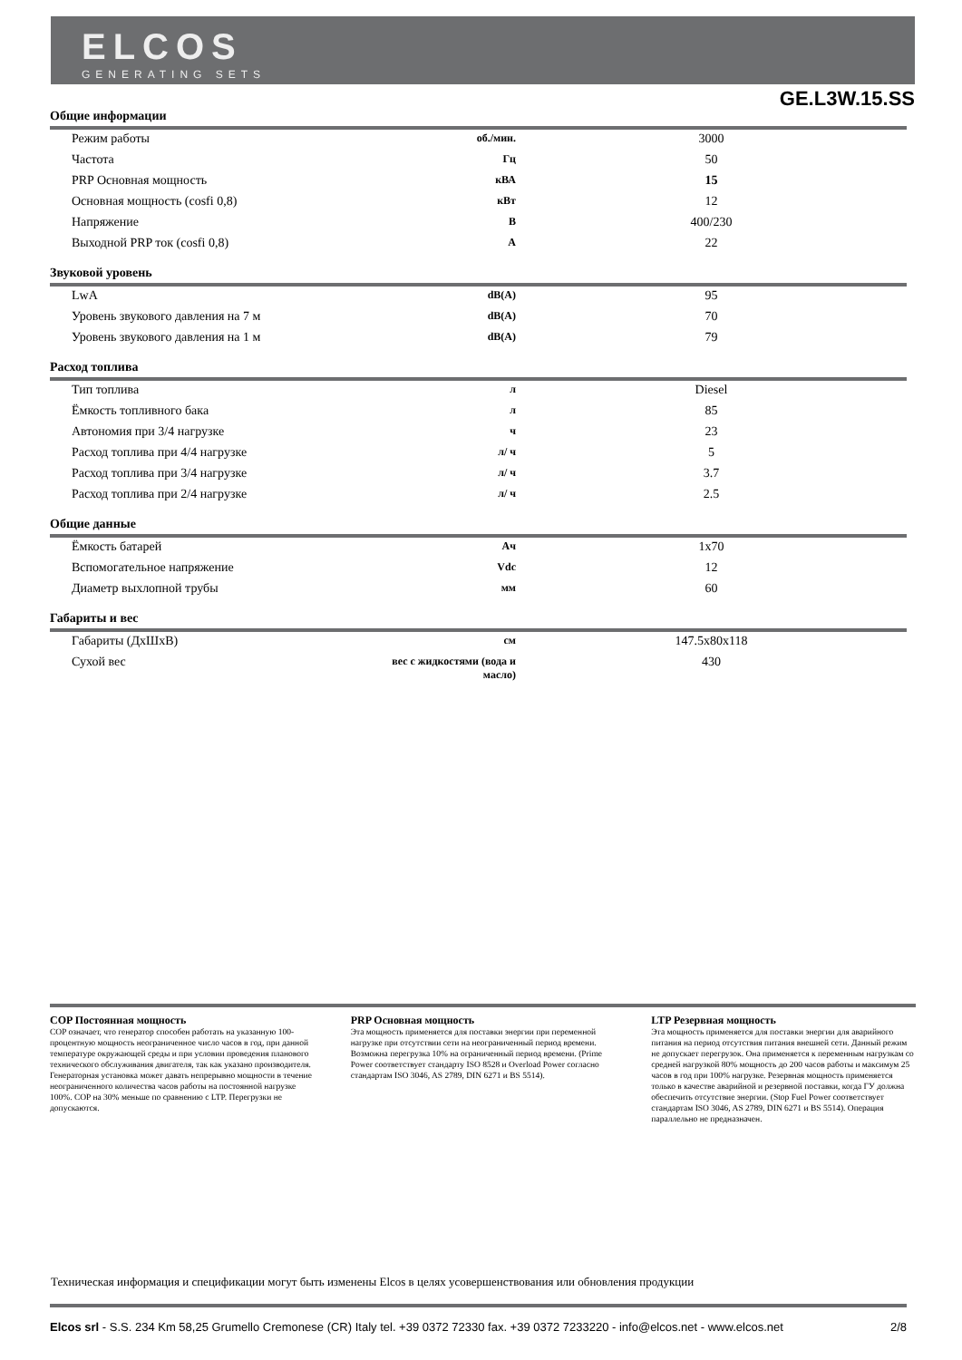ELCOS
GENERATING SETS
GE.L3W.15.SS
Общие информации
| Режим работы | об./мин. | 3000 |
| Частота | Гц | 50 |
| PRP Основная мощность | кВА | 15 |
| Основная мощность (cosfi 0,8) | кВт | 12 |
| Напряжение | В | 400/230 |
| Выходной PRP ток (cosfi 0,8) | A | 22 |
Звуковой уровень
| LwA | dB(A) | 95 |
| Уровень звукового давления на 7 м | dB(A) | 70 |
| Уровень звукового давления на 1 м | dB(A) | 79 |
Расход топлива
| Тип топлива | л | Diesel |
| Ёмкость топливного бака | л | 85 |
| Автономия при 3/4 нагрузке | ч | 23 |
| Расход топлива при 4/4 нагрузке | л/ ч | 5 |
| Расход топлива при 3/4 нагрузке | л/ ч | 3.7 |
| Расход топлива при 2/4 нагрузке | л/ ч | 2.5 |
Общие данные
| Ёмкость батарей | Ач | 1x70 |
| Вспомогательное напряжение | Vdc | 12 |
| Диаметр выхлопной трубы | мм | 60 |
Габариты и вес
| Габариты (ДхШхВ) | см | 147.5x80x118 |
| Сухой вес | вес с жидкостями (вода и масло) | 430 |
COP Постоянная мощность
COP означает, что генератор способен работать на указанную 100-процентную мощность неограниченное число часов в год, при данной температуре окружающей среды и при условии проведения планового технического обслуживания двигателя, так как указано производителя. Генераторная установка может давать непрерывно мощности в течение неограниченного количества часов работы на постоянной нагрузке 100%. COP на 30% меньше по сравнению с LTP. Перегрузки не допускаются.
PRP Основная мощность
Эта мощность применяется для поставки энергии при переменной нагрузке при отсутствии сети на неограниченный период времени. Возможна перегрузка 10% на ограниченный период времени. (Prime Power соответствует стандарту ISO 8528 и Overload Power согласно стандартам ISO 3046, AS 2789, DIN 6271 и BS 5514).
LTP Резервная мощность
Эта мощность применяется для поставки энергии для аварийного питания на период отсутствия питания внешней сети. Данный режим не допускает перегрузок. Она применяется к переменным нагрузкам со средней нагрузкой 80% мощность до 200 часов работы и максимум 25 часов в год при 100% нагрузке. Резервная мощность применяется только в качестве аварийной и резервной поставки, когда ГУ должна обеспечить отсутствие энергии. (Stop Fuel Power соответствует стандартам ISO 3046, AS 2789, DIN 6271 и BS 5514). Операция параллельно не предназначен.
Техническая информация и спецификации могут быть изменены Elcos в целях усовершенствования или обновления продукции
Elcos srl - S.S. 234 Km 58,25 Grumello Cremonese (CR) Italy tel. +39 0372 72330 fax. +39 0372 7233220 - info@elcos.net - www.elcos.net 2/8